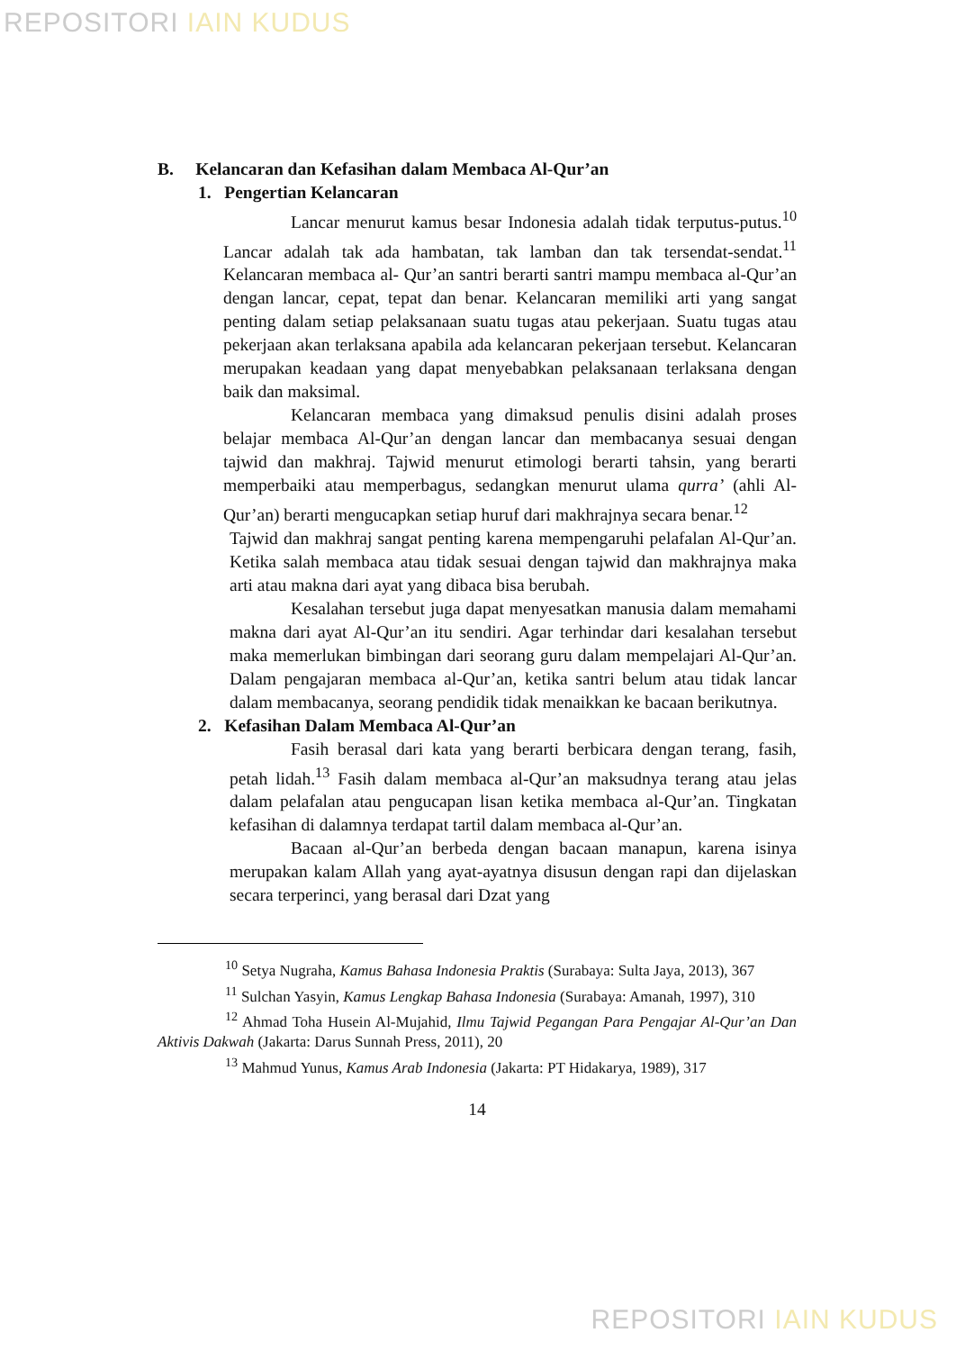REPOSITORI IAIN KUDUS
B. Kelancaran dan Kefasihan dalam Membaca Al-Qur’an
1. Pengertian Kelancaran
Lancar menurut kamus besar Indonesia adalah tidak terputus-putus.<sup>10</sup> Lancar adalah tak ada hambatan, tak lamban dan tak tersendat-sendat.<sup>11</sup> Kelancaran membaca al- Qur’an santri berarti santri mampu membaca al-Qur’an dengan lancar, cepat, tepat dan benar. Kelancaran memiliki arti yang sangat penting dalam setiap pelaksanaan suatu tugas atau pekerjaan. Suatu tugas atau pekerjaan akan terlaksana apabila ada kelancaran pekerjaan tersebut. Kelancaran merupakan keadaan yang dapat menyebabkan pelaksanaan terlaksana dengan baik dan maksimal.
Kelancaran membaca yang dimaksud penulis disini adalah proses belajar membaca Al-Qur’an dengan lancar dan membacanya sesuai dengan tajwid dan makhraj. Tajwid menurut etimologi berarti tahsin, yang berarti memperbaiki atau memperbagus, sedangkan menurut ulama qurra’ (ahli Al-Qur’an) berarti mengucapkan setiap huruf dari makhrajnya secara benar.<sup>12</sup>
Tajwid dan makhraj sangat penting karena mempengaruhi pelafalan Al-Qur’an. Ketika salah membaca atau tidak sesuai dengan tajwid dan makhrajnya maka arti atau makna dari ayat yang dibaca bisa berubah.
Kesalahan tersebut juga dapat menyesatkan manusia dalam memahami makna dari ayat Al-Qur’an itu sendiri. Agar terhindar dari kesalahan tersebut maka memerlukan bimbingan dari seorang guru dalam mempelajari Al-Qur’an. Dalam pengajaran membaca al-Qur’an, ketika santri belum atau tidak lancar dalam membacanya, seorang pendidik tidak menaikkan ke bacaan berikutnya.
2. Kefasihan Dalam Membaca Al-Qur’an
Fasih berasal dari kata yang berarti berbicara dengan terang, fasih, petah lidah.<sup>13</sup> Fasih dalam membaca al-Qur’an maksudnya terang atau jelas dalam pelafalan atau pengucapan lisan ketika membaca al-Qur’an. Tingkatan kefasihan di dalamnya terdapat tartil dalam membaca al-Qur’an.
Bacaan al-Qur’an berbeda dengan bacaan manapun, karena isinya merupakan kalam Allah yang ayat-ayatnya disusun dengan rapi dan dijelaskan secara terperinci, yang berasal dari Dzat yang
<sup>10</sup> Setya Nugraha, Kamus Bahasa Indonesia Praktis (Surabaya: Sulta Jaya, 2013), 367
<sup>11</sup> Sulchan Yasyin, Kamus Lengkap Bahasa Indonesia (Surabaya: Amanah, 1997), 310
<sup>12</sup> Ahmad Toha Husein Al-Mujahid, Ilmu Tajwid Pegangan Para Pengajar Al-Qur’an Dan Aktivis Dakwah (Jakarta: Darus Sunnah Press, 2011), 20
<sup>13</sup> Mahmud Yunus, Kamus Arab Indonesia (Jakarta: PT Hidakarya, 1989), 317
14
REPOSITORI IAIN KUDUS